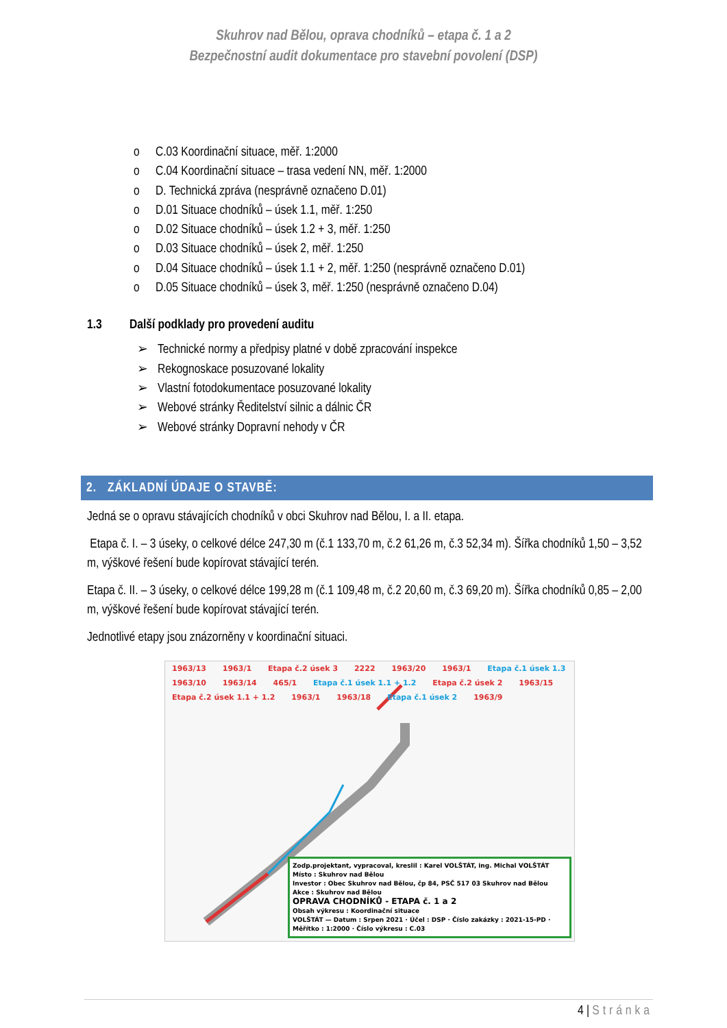Skuhrov nad Bělou, oprava chodníků – etapa č. 1 a 2
Bezpečnostní audit dokumentace pro stavební povolení (DSP)
o C.03 Koordinační situace, měř. 1:2000
o C.04 Koordinační situace – trasa vedení NN, měř. 1:2000
o D. Technická zpráva (nesprávně označeno D.01)
o D.01 Situace chodníků – úsek 1.1, měř. 1:250
o D.02 Situace chodníků – úsek 1.2 + 3, měř. 1:250
o D.03 Situace chodníků – úsek 2, měř. 1:250
o D.04 Situace chodníků – úsek 1.1 + 2, měř. 1:250 (nesprávně označeno D.01)
o D.05 Situace chodníků – úsek 3, měř. 1:250 (nesprávně označeno D.04)
1.3 Další podklady pro provedení auditu
➢ Technické normy a předpisy platné v době zpracování inspekce
➢ Rekognoskace posuzované lokality
➢ Vlastní fotodokumentace posuzované lokality
➢ Webové stránky Ředitelství silnic a dálnic ČR
➢ Webové stránky Dopravní nehody v ČR
2. ZÁKLADNÍ ÚDAJE O STAVBĚ:
Jedná se o opravu stávajících chodníků v obci Skuhrov nad Bělou, I. a II. etapa.
Etapa č. I. – 3 úseky, o celkové délce 247,30 m (č.1 133,70 m, č.2 61,26 m, č.3 52,34 m). Šířka chodníků 1,50 – 3,52 m, výškové řešení bude kopírovat stávající terén.
Etapa č. II. – 3 úseky, o celkové délce 199,28 m (č.1 109,48 m, č.2 20,60 m, č.3 69,20 m). Šířka chodníků 0,85 – 2,00 m, výškové řešení bude kopírovat stávající terén.
Jednotlivé etapy jsou znázorněny v koordinační situaci.
1963/13 1963/1 Etapa č.2 úsek 3 2222 1963/20 1963/1 Etapa č.1 úsek 1.3 1963/10 1963/14 465/1 Etapa č.1 úsek 1.1 + 1.2 Etapa č.2 úsek 2 1963/15 Etapa č.2 úsek 1.1 + 1.2 1963/1 1963/18 Etapa č.1 úsek 2 1963/9
Zodp.projektant, vypracoval, kreslil : Karel VOLŠTÁT, ing. Michal VOLŠTÁT
Místo : Skuhrov nad Bělou
Investor : Obec Skuhrov nad Bělou, čp 84, PSČ 517 03 Skuhrov nad Bělou
Akce : Skuhrov nad Bělou
OPRAVA CHODNÍKŮ - ETAPA č. 1 a 2
Obsah výkresu : Koordinační situace
VOLŠTÁT — Datum : Srpen 2021 · Účel : DSP · Číslo zakázky : 2021-15-PD · Měřítko : 1:2000 · Číslo výkresu : C.03
4 | Stránka